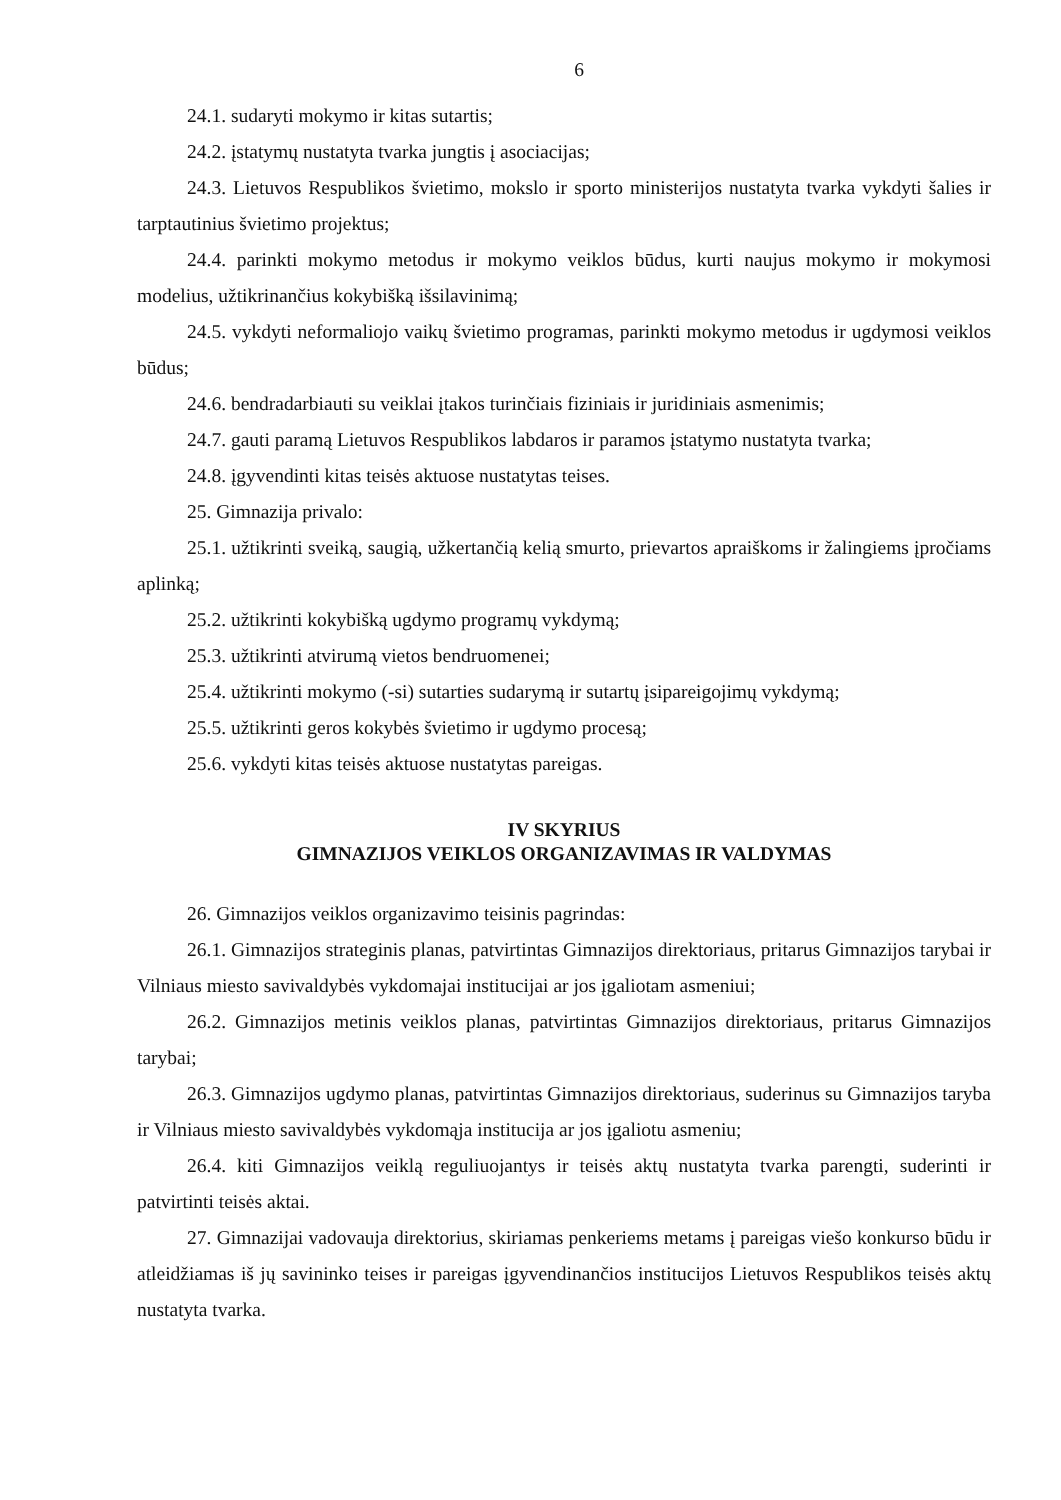6
24.1. sudaryti mokymo ir kitas sutartis;
24.2. įstatymų nustatyta tvarka jungtis į asociacijas;
24.3. Lietuvos Respublikos švietimo, mokslo ir sporto ministerijos nustatyta tvarka vykdyti šalies ir tarptautinius švietimo projektus;
24.4. parinkti mokymo metodus ir mokymo veiklos būdus, kurti naujus mokymo ir mokymosi modelius, užtikrinančius kokybišką išsilavinimą;
24.5. vykdyti neformaliojo vaikų švietimo programas, parinkti mokymo metodus ir ugdymosi veiklos būdus;
24.6. bendradarbiauti su veiklai įtakos turinčiais fiziniais ir juridiniais asmenimis;
24.7. gauti paramą Lietuvos Respublikos labdaros ir paramos įstatymo nustatyta tvarka;
24.8. įgyvendinti kitas teisės aktuose nustatytas teises.
25. Gimnazija privalo:
25.1. užtikrinti sveiką, saugią, užkertančią kelią smurto, prievartos apraiškoms ir žalingiems įpročiams aplinką;
25.2. užtikrinti kokybišką ugdymo programų vykdymą;
25.3. užtikrinti atvirumą vietos bendruomenei;
25.4. užtikrinti mokymo (-si) sutarties sudarymą ir sutartų įsipareigojimų vykdymą;
25.5. užtikrinti geros kokybės švietimo ir ugdymo procesą;
25.6. vykdyti kitas teisės aktuose nustatytas pareigas.
IV SKYRIUS
GIMNAZIJOS VEIKLOS ORGANIZAVIMAS IR VALDYMAS
26. Gimnazijos veiklos organizavimo teisinis pagrindas:
26.1. Gimnazijos strateginis planas, patvirtintas Gimnazijos direktoriaus, pritarus Gimnazijos tarybai ir Vilniaus miesto savivaldybės vykdomajai institucijai ar jos įgaliotam asmeniui;
26.2. Gimnazijos metinis veiklos planas, patvirtintas Gimnazijos direktoriaus, pritarus Gimnazijos tarybai;
26.3. Gimnazijos ugdymo planas, patvirtintas Gimnazijos direktoriaus, suderinus su Gimnazijos taryba ir Vilniaus miesto savivaldybės vykdomąja institucija ar jos įgaliotu asmeniu;
26.4. kiti Gimnazijos veiklą reguliuojantys ir teisės aktų nustatyta tvarka parengti, suderinti ir patvirtinti teisės aktai.
27. Gimnazijai vadovauja direktorius, skiriamas penkeriems metams į pareigas viešo konkurso būdu ir atleidžiamas iš jų savininko teises ir pareigas įgyvendinančios institucijos Lietuvos Respublikos teisės aktų nustatyta tvarka.